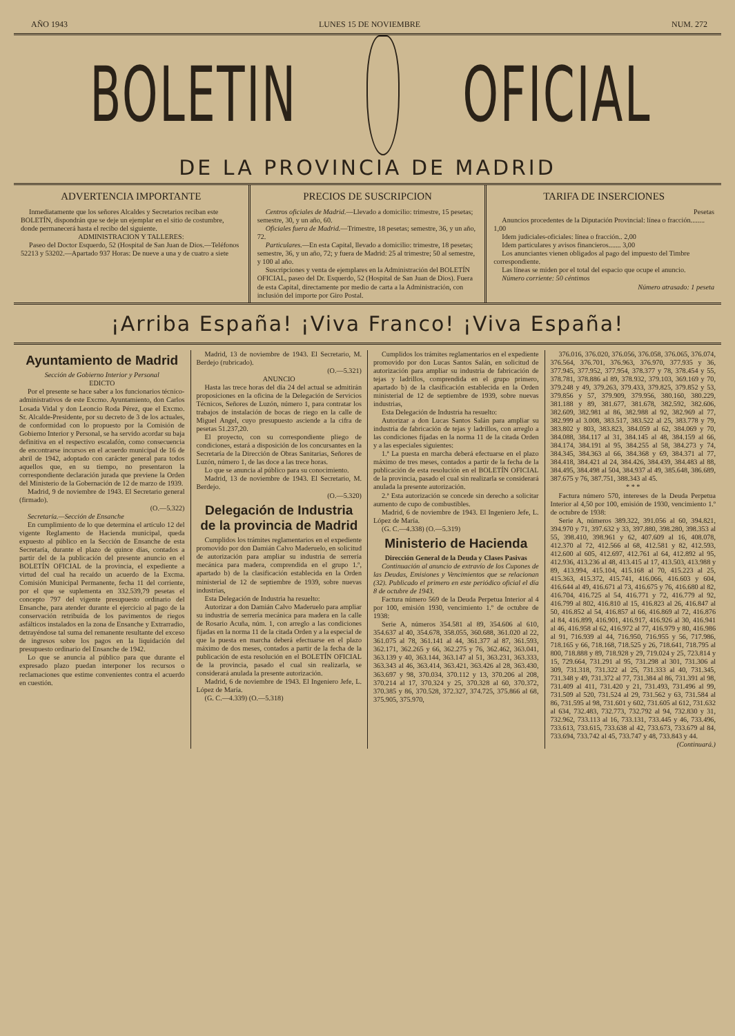AÑO 1943 LUNES 15 DE NOVIEMBRE NUM. 272
BOLETIN OFICIAL
DE LA PROVINCIA DE MADRID
ADVERTENCIA IMPORTANTE
Inmediatamente que los señores Alcaldes y Secretarios reciban este BOLETÍN, dispondrán que se deje un ejemplar en el sitio de costumbre, donde permanecerá hasta el recibo del siguiente.
ADMINISTRACION Y TALLERES:
Paseo del Doctor Esquerdo, 52 (Hospital de San Juan de Dios.—Teléfonos 52213 y 53202.—Apartado 937 Horas: De nueve a una y de cuatro a siete
PRECIOS DE SUSCRIPCION
Centros oficiales de Madrid.—Llevado a domicilio: trimestre, 15 pesetas; semestre, 30, y un año, 60.
Oficiales fuera de Madrid.—Trimestre, 18 pesetas; semestre, 36, y un año, 72.
Particulares.—En esta Capital, llevado a domicilio: trimestre, 18 pesetas; semestre, 36, y un año, 72; y fuera de Madrid: 25 al trimestre; 50 al semestre, y 100 al año.
Suscripciones y venta de ejemplares en la Administración del BOLETÍN OFICIAL, paseo del Dr. Esquerdo, 52 (Hospital de San Juan de Dios). Fuera de esta Capital, directamente por medio de carta a la Administración, con inclusión del importe por Giro Postal.
TARIFA DE INSERCIONES
Pesetas
Anuncios procedentes de la Diputación Provincial: línea o fracción........ 1,00
Idem judiciales-oficiales: línea o fracción.. 2,00
Idem particulares y avisos financieros....... 3,00
Los anunciantes vienen obligados al pago del impuesto del Timbre correspondiente.
Las líneas se miden por el total del espacio que ocupe el anuncio.
Número corriente: 50 céntimos
Número atrasado: 1 peseta
¡Arriba España! ¡Viva Franco! ¡Viva España!
Ayuntamiento de Madrid
Sección de Gobierno Interior y Personal
EDICTO
Por el presente se hace saber a los funcionarios técnico-administrativos de este Excmo. Ayuntamiento, don Carlos Losada Vidal y don Leoncio Roda Pérez, que el Excmo. Sr. Alcalde-Presidente, por su decreto de 3 de los actuales, de conformidad con lo propuesto por la Comisión de Gobierno Interior y Personal, se ha servido acordar su baja definitiva en el respectivo escalafón, como consecuencia de encontrarse incursos en el acuerdo municipal de 16 de abril de 1942, adoptado con carácter general para todos aquellos que, en su tiempo, no presentaron la correspondiente declaración jurada que previene la Orden del Ministerio de la Gobernación de 12 de marzo de 1939.
Madrid, 9 de noviembre de 1943. El Secretario general (firmado).
(O.—5.322)
Secretaría.—Sección de Ensanche
En cumplimiento de lo que determina el artículo 12 del vigente Reglamento de Hacienda municipal, queda expuesto al público en la Sección de Ensanche de esta Secretaría, durante el plazo de quince días, contados a partir del de la publicación del presente anuncio en el BOLETÍN OFICIAL de la provincia, el expediente a virtud del cual ha recaído un acuerdo de la Excma. Comisión Municipal Permanente, fecha 11 del corriente, por el que se suplementa en 332.539,79 pesetas el concepto 797 del vigente presupuesto ordinario del Ensanche, para atender durante el ejercicio al pago de la conservación retribuída de los pavimentos de riegos asfálticos instalados en la zona de Ensanche y Extrarradio, detrayéndose tal suma del remanente resultante del exceso de ingresos sobre los pagos en la liquidación del presupuesto ordinario del Ensanche de 1942.
Lo que se anuncia al público para que durante el expresado plazo puedan interponer los recursos o reclamaciones que estime convenientes contra el acuerdo en cuestión.
Madrid, 13 de noviembre de 1943. El Secretario, M. Berdejo (rubricado).
(O.—5.321)
ANUNCIO
Hasta las trece horas del día 24 del actual se admitirán proposiciones en la oficina de la Delegación de Servicios Técnicos, Señores de Luzón, número 1, para contratar los trabajos de instalación de bocas de riego en la calle de Miguel Angel, cuyo presupuesto asciende a la cifra de pesetas 51.237,20.
El proyecto, con su correspondiente pliego de condiciones, estará a disposición de los concursantes en la Secretaría de la Dirección de Obras Sanitarias, Señores de Luzón, número 1, de las doce a las trece horas.
Lo que se anuncia al público para su conocimiento.
Madrid, 13 de noviembre de 1943. El Secretario, M. Berdejo.
(O.—5.320)
Delegación de Industria de la provincia de Madrid
Cumplidos los trámites reglamentarios en el expediente promovido por don Damián Calvo Maderuelo, en solicitud de autorización para ampliar su industria de serrería mecánica para madera, comprendida en el grupo 1.º, apartado b) de la clasificación establecida en la Orden ministerial de 12 de septiembre de 1939, sobre nuevas industrias,
Esta Delegación de Industria ha resuelto:
Autorizar a don Damián Calvo Maderuelo para ampliar su industria de serrería mecánica para madera en la calle de Rosario Acuña, núm. 1, con arreglo a las condiciones fijadas en la norma 11 de la citada Orden y a la especial de que la puesta en marcha deberá efectuarse en el plazo máximo de dos meses, contados a partir de la fecha de la publicación de esta resolución en el BOLETÍN OFICIAL de la provincia, pasado el cual sin realizarla, se considerará anulada la presente autorización.
Madrid, 6 de noviembre de 1943. El Ingeniero Jefe, L. López de María.
(G. C.—4.339) (O.—5.318)
Cumplidos los trámites reglamentarios en el expediente promovido por don Lucas Santos Salán, en solicitud de autorización para ampliar su industria de fabricación de tejas y ladrillos, comprendida en el grupo primero, apartado b) de la clasificación establecida en la Orden ministerial de 12 de septiembre de 1939, sobre nuevas industrias,
Esta Delegación de Industria ha resuelto:
Autorizar a don Lucas Santos Salán para ampliar su industria de fabricación de tejas y ladrillos, con arreglo a las condiciones fijadas en la norma 11 de la citada Orden y a las especiales siguientes:
1.ª La puesta en marcha deberá efectuarse en el plazo máximo de tres meses, contados a partir de la fecha de la publicación de esta resolución en el BOLETÍN OFICIAL de la provincia, pasado el cual sin realizarla se considerará anulada la presente autorización.
2.ª Esta autorización se concede sin derecho a solicitar aumento de cupo de combustibles.
Madrid, 6 de noviembre de 1943. El Ingeniero Jefe, L. López de María.
(G. C.—4.338) (O.—5.319)
Ministerio de Hacienda
Dirección General de la Deuda y Clases Pasivas
Continuación al anuncio de extravío de los Cupones de las Deudas, Emisiones y Vencimientos que se relacionan (32). Publicado el primero en este periódico oficial el día 8 de octubre de 1943.
Factura número 569 de la Deuda Perpetua Interior al 4 por 100, emisión 1930, vencimiento 1.º de octubre de 1938:
Serie A, números 354.581 al 89, 354.606 al 610, 354.637 al 40, 354.678, 358.055, 360.688, 361.020 al 22, 361.075 al 78, 361.141 al 44, 361.377 al 87, 361.593, 362.171, 362.265 y 66, 362.275 y 76, 362.462, 363.041, 363.139 y 40, 363.144, 363.147 al 51, 363.231, 363.333, 363.343 al 46, 363.414, 363.421, 363.426 al 28, 363.430, 363.697 y 98, 370.034, 370.112 y 13, 370.206 al 208, 370.214 al 17, 370.324 y 25, 370.328 al 60, 370.372, 370.385 y 86, 370.528, 372.327, 374.725, 375.866 al 68, 375.905, 375.970,
376.016, 376.020, 376.056, 376.058, 376.065, 376.074, 376.564, 376.701, 376.963, 376.970, 377.935 y 36, 377.945, 377.952, 377.954, 378.377 y 78, 378.454 y 55, 378.781, 378.886 al 89, 378.932, 379.103, 369.169 y 70, 379.248 y 49, 379.263, 379.433, 379.825, 379.852 y 53, 379.856 y 57, 379.909, 379.956, 380.160, 380.229, 381.188 y 89, 381.677, 381.678, 382.592, 382.606, 382.609, 382.981 al 86, 382.988 al 92, 382.969 al 77, 382.999 al 3.008, 383.517, 383.522 al 25, 383.778 y 79, 383.802 y 803, 383.823, 384.059 al 62, 384.069 y 70, 384.088, 384.117 al 31, 384.145 al 48, 384.159 al 66, 384.174, 384.191 al 95, 384.255 al 58, 384.273 y 74, 384.345, 384.363 al 66, 384.368 y 69, 384.371 al 77, 384.418, 384.421 al 24, 384.426, 384.439, 384.483 al 88, 384.495, 384.498 al 504, 384.937 al 49, 385.648, 386.689, 387.675 y 76, 387.751, 388.343 al 45.
* * *
Factura número 570, intereses de la Deuda Perpetua Interior al 4,50 por 100, emisión de 1930, vencimiento 1.º de octubre de 1938:
Serie A, números 389.322, 391.056 al 60, 394.821, 394.970 y 71, 397.632 y 33, 397.880, 398.280, 398.353 al 55, 398.410, 398.961 y 62, 407.609 al 16, 408.078, 412.370 al 72, 412.566 al 68, 412.581 y 82, 412.593, 412.600 al 605, 412.697, 412.761 al 64, 412.892 al 95, 412.936, 413.236 al 48, 413.415 al 17, 413.503, 413.988 y 89, 413.994, 415.104, 415.168 al 70, 415.223 al 25, 415.363, 415.372, 415.741, 416.066, 416.603 y 604, 416.644 al 49, 416.671 al 73, 416.675 y 76, 416.680 al 82, 416.704, 416.725 al 54, 416.771 y 72, 416.779 al 92, 416.799 al 802, 416.810 al 15, 416.823 al 26, 416.847 al 50, 416.852 al 54, 416.857 al 66, 416.869 al 72, 416.876 al 84, 416.899, 416.901, 416.917, 416.926 al 30, 416.941 al 46, 416.958 al 62, 416.972 al 77, 416.979 y 80, 416.986 al 91, 716.939 al 44, 716.950, 716.955 y 56, 717.986, 718.165 y 66, 718.168, 718.525 y 26, 718.641, 718.795 al 800, 718.888 y 89, 718.928 y 29, 719.024 y 25, 723.814 y 15, 729.664, 731.291 al 95, 731.298 al 301, 731.306 al 309, 731.318, 731.322 al 25, 731.333 al 40, 731.345, 731.348 y 49, 731.372 al 77, 731.384 al 86, 731.391 al 98, 731.409 al 411, 731.420 y 21, 731.493, 731.496 al 99, 731.509 al 520, 731.524 al 29, 731.562 y 63, 731.584 al 86, 731.595 al 98, 731.601 y 602, 731.605 al 612, 731.632 al 634, 732.483, 732.773, 732.792 al 94, 732.830 y 31, 732.962, 733.113 al 16, 733.131, 733.445 y 46, 733.496, 733.613, 733.615, 733.638 al 42, 733.673, 733.679 al 84, 733.694, 733.742 al 45, 733.747 y 48, 733.843 y 44.
(Continuará.)